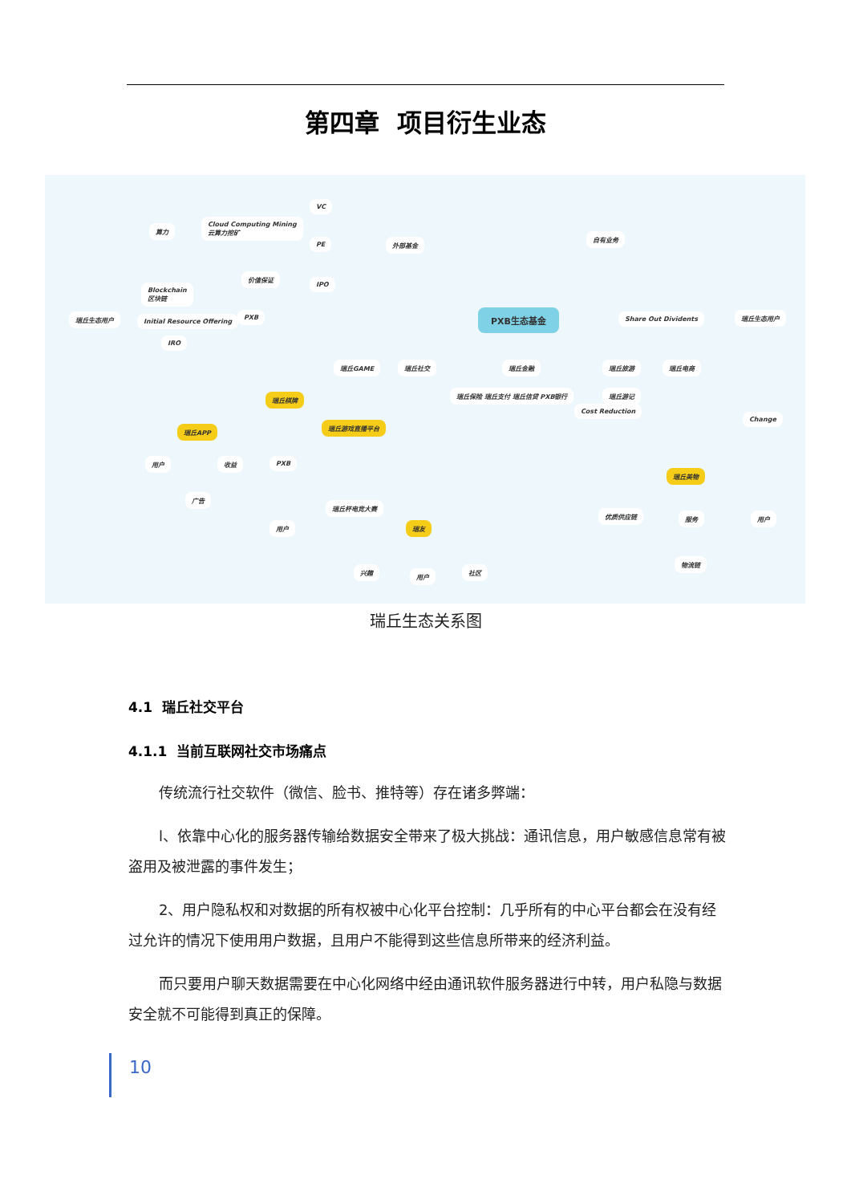第四章 项目衍生业态
VC
算力
Cloud Computing Mining
云算力挖矿
PE 外部基金
自有业务
价值保证
IPO
Blockchain
区块链
瑞丘生态用户 Initial Resource Offering
PXB PXB生态基金 Share Out Dividents 瑞丘生态用户
IRO
瑞丘GAME 瑞丘社交 瑞丘金融 瑞丘旅游 瑞丘电商
瑞丘保险 瑞丘支付 瑞丘信贷 PXB银行 瑞丘游记
Cost Reduction
瑞丘棋牌
瑞丘游戏直播平台
瑞丘APP
Change
用户 收益 PXB
瑞丘美物
广告
瑞丘杯电竞大赛
优质供应链 服务 用户
瑞友 用户
兴趣
用户
社区
物流链
瑞丘生态关系图
4.1 瑞丘社交平台
4.1.1 当前互联网社交市场痛点
传统流行社交软件（微信、脸书、推特等）存在诸多弊端：
l、依靠中心化的服务器传输给数据安全带来了极大挑战：通讯信息，用户敏感信息常有被盗用及被泄露的事件发生；
2、用户隐私权和对数据的所有权被中心化平台控制：几乎所有的中心平台都会在没有经过允许的情况下使用用户数据，且用户不能得到这些信息所带来的经济利益。
而只要用户聊天数据需要在中心化网络中经由通讯软件服务器进行中转，用户私隐与数据安全就不可能得到真正的保障。
10